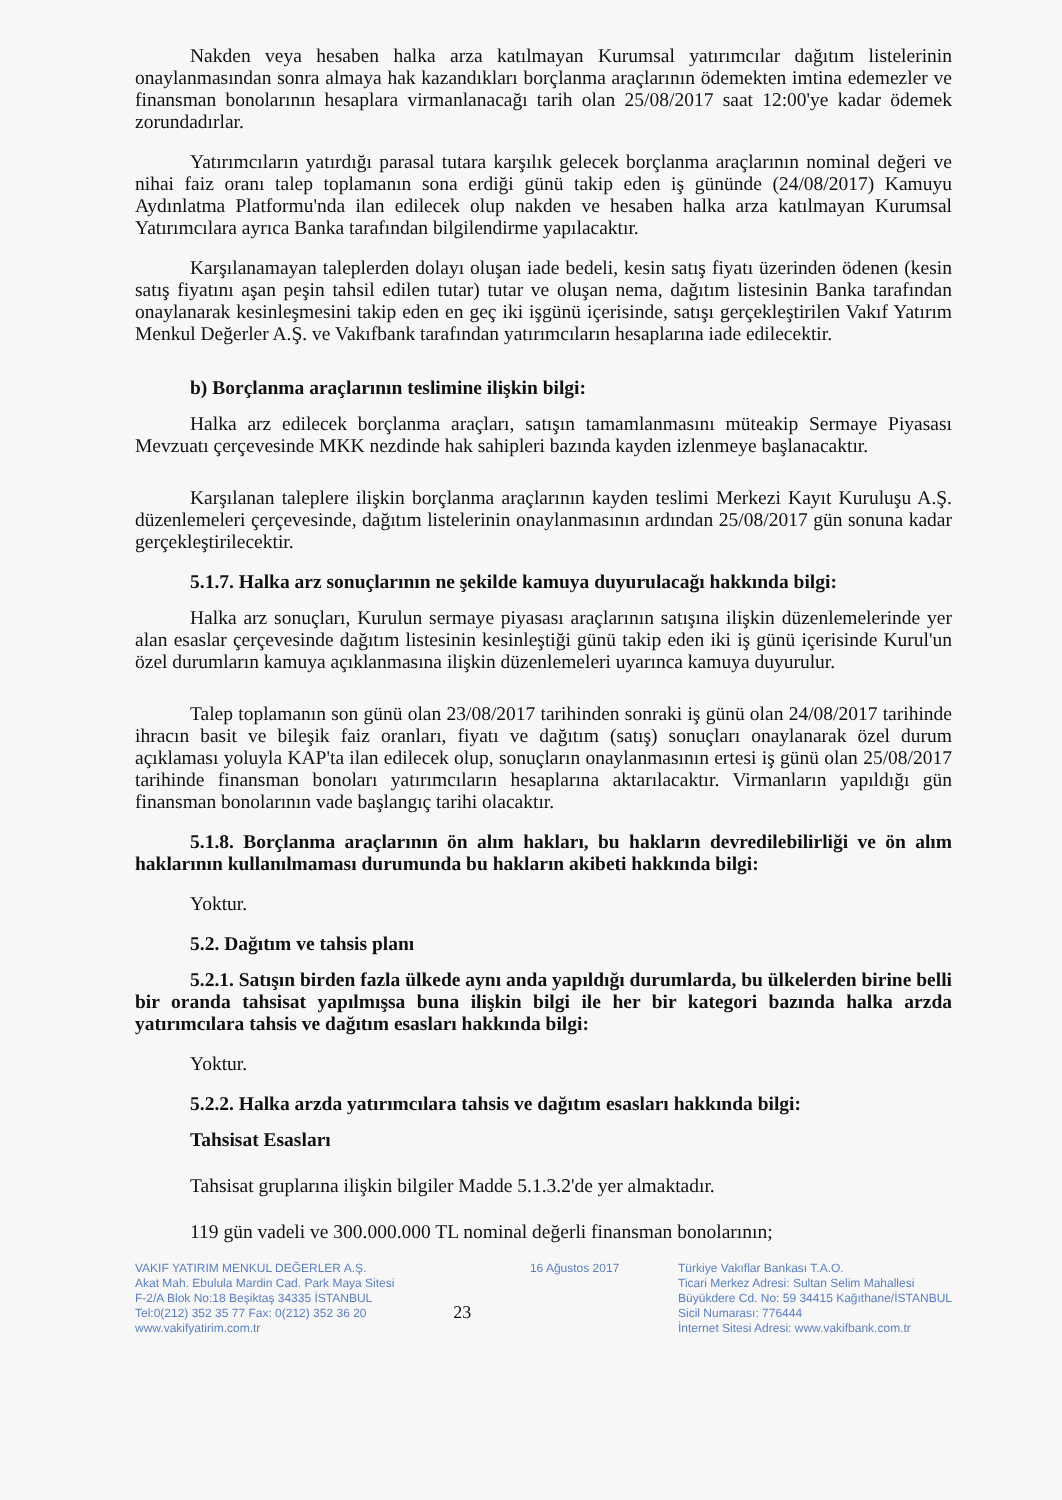Nakden veya hesaben halka arza katılmayan Kurumsal yatırımcılar dağıtım listelerinin onaylanmasından sonra almaya hak kazandıkları borçlanma araçlarının ödemekten imtina edemezler ve finansman bonolarının hesaplara virmanlanacağı tarih olan 25/08/2017 saat 12:00'ye kadar ödemek zorundadırlar.
Yatırımcıların yatırdığı parasal tutara karşılık gelecek borçlanma araçlarının nominal değeri ve nihai faiz oranı talep toplamanın sona erdiği günü takip eden iş gününde (24/08/2017) Kamuyu Aydınlatma Platformu'nda ilan edilecek olup nakden ve hesaben halka arza katılmayan Kurumsal Yatırımcılara ayrıca Banka tarafından bilgilendirme yapılacaktır.
Karşılanamayan taleplerden dolayı oluşan iade bedeli, kesin satış fiyatı üzerinden ödenen (kesin satış fiyatını aşan peşin tahsil edilen tutar) tutar ve oluşan nema, dağıtım listesinin Banka tarafından onaylanarak kesinleşmesini takip eden en geç iki işgünü içerisinde, satışı gerçekleştirilen Vakıf Yatırım Menkul Değerler A.Ş. ve Vakıfbank tarafından yatırımcıların hesaplarına iade edilecektir.
b) Borçlanma araçlarının teslimine ilişkin bilgi:
Halka arz edilecek borçlanma araçları, satışın tamamlanmasını müteakip Sermaye Piyasası Mevzuatı çerçevesinde MKK nezdinde hak sahipleri bazında kayden izlenmeye başlanacaktır.
Karşılanan taleplere ilişkin borçlanma araçlarının kayden teslimi Merkezi Kayıt Kuruluşu A.Ş. düzenlemeleri çerçevesinde, dağıtım listelerinin onaylanmasının ardından 25/08/2017 gün sonuna kadar gerçekleştirilecektir.
5.1.7. Halka arz sonuçlarının ne şekilde kamuya duyurulacağı hakkında bilgi:
Halka arz sonuçları, Kurulun sermaye piyasası araçlarının satışına ilişkin düzenlemelerinde yer alan esaslar çerçevesinde dağıtım listesinin kesinleştiği günü takip eden iki iş günü içerisinde Kurul'un özel durumların kamuya açıklanmasına ilişkin düzenlemeleri uyarınca kamuya duyurulur.
Talep toplamanın son günü olan 23/08/2017 tarihinden sonraki iş günü olan 24/08/2017 tarihinde ihracın basit ve bileşik faiz oranları, fiyatı ve dağıtım (satış) sonuçları onaylanarak özel durum açıklaması yoluyla KAP'ta ilan edilecek olup, sonuçların onaylanmasının ertesi iş günü olan 25/08/2017 tarihinde finansman bonoları yatırımcıların hesaplarına aktarılacaktır. Virmanların yapıldığı gün finansman bonolarının vade başlangıç tarihi olacaktır.
5.1.8. Borçlanma araçlarının ön alım hakları, bu hakların devredilebilirliği ve ön alım haklarının kullanılmaması durumunda bu hakların akibeti hakkında bilgi:
Yoktur.
5.2. Dağıtım ve tahsis planı
5.2.1. Satışın birden fazla ülkede aynı anda yapıldığı durumlarda, bu ülkelerden birine belli bir oranda tahsisat yapılmışsa buna ilişkin bilgi ile her bir kategori bazında halka arzda yatırımcılara tahsis ve dağıtım esasları hakkında bilgi:
Yoktur.
5.2.2. Halka arzda yatırımcılara tahsis ve dağıtım esasları hakkında bilgi:
Tahsisat Esasları
Tahsisat gruplarına ilişkin bilgiler Madde 5.1.3.2'de yer almaktadır.
119 gün vadeli ve 300.000.000 TL nominal değerli finansman bonolarının;
VAKIF YATIRIM MENKUL DEĞERLER A.Ş.
Akat Mah. Ebulula Mardin Cad. Park Maya Sitesi
F-2/A Blok No:18 Beşiktaş 34335 İSTANBUL
Tel:0(212) 352 35 77 Fax: 0(212) 352 36 20
www.vakifyatirim.com.tr
23
16 Ağustos 2017 Türkiye Vakıflar Bankası T.A.O.
Ticari Merkez Adresi: Sultan Selim Mahallesi
Büyükdere Cd. No: 59 34415 Kağıthane/İSTANBUL
Sicil Numarası: 776444
İnternet Sitesi Adresi: www.vakifbank.com.tr